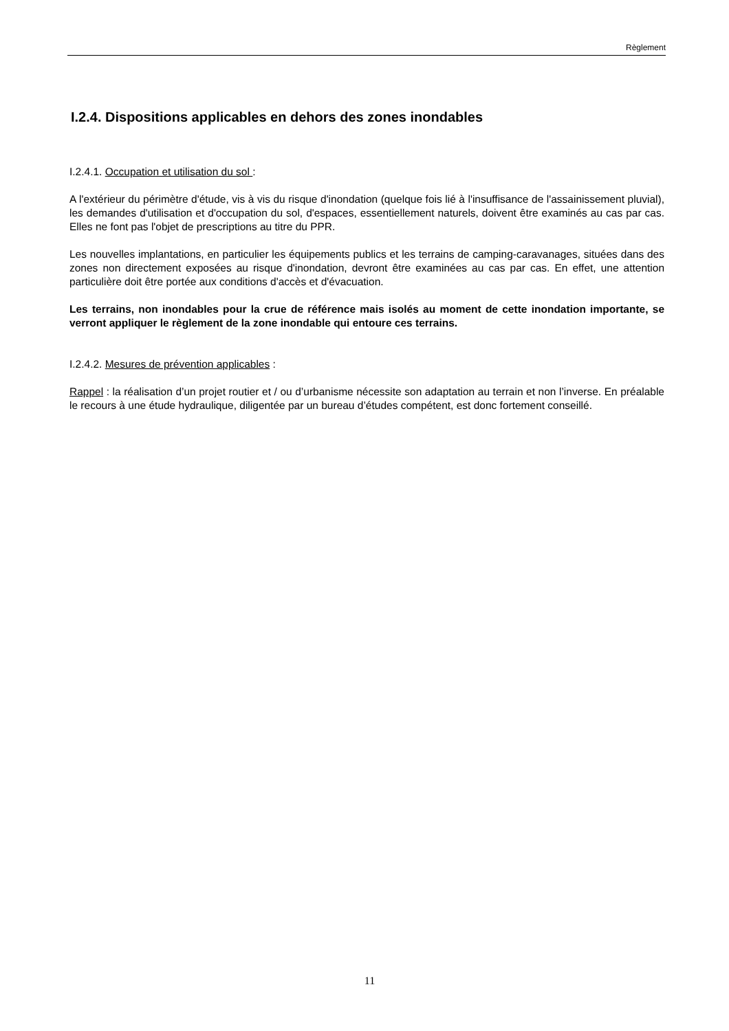Règlement
I.2.4. Dispositions applicables en dehors des zones inondables
I.2.4.1. Occupation et utilisation du sol :
A l'extérieur du périmètre d'étude, vis à vis du risque d'inondation (quelque fois lié à l'insuffisance de l'assainissement pluvial), les demandes d'utilisation et d'occupation du sol, d'espaces, essentiellement naturels, doivent être examinés au cas par cas. Elles ne font pas l'objet de prescriptions au titre du PPR.
Les nouvelles implantations, en particulier les équipements publics et les terrains de camping-caravanages, situées dans des zones non directement exposées au risque d'inondation, devront être examinées au cas par cas. En effet, une attention particulière doit être portée aux conditions d'accès et d'évacuation.
Les terrains, non inondables pour la crue de référence mais isolés au moment de cette inondation importante, se verront appliquer le règlement de la zone inondable qui entoure ces terrains.
I.2.4.2. Mesures de prévention applicables :
Rappel : la réalisation d’un projet routier et / ou d’urbanisme nécessite son adaptation au terrain et non l’inverse. En préalable le recours à une étude hydraulique, diligentée par un bureau d’études compétent, est donc fortement conseillé.
11